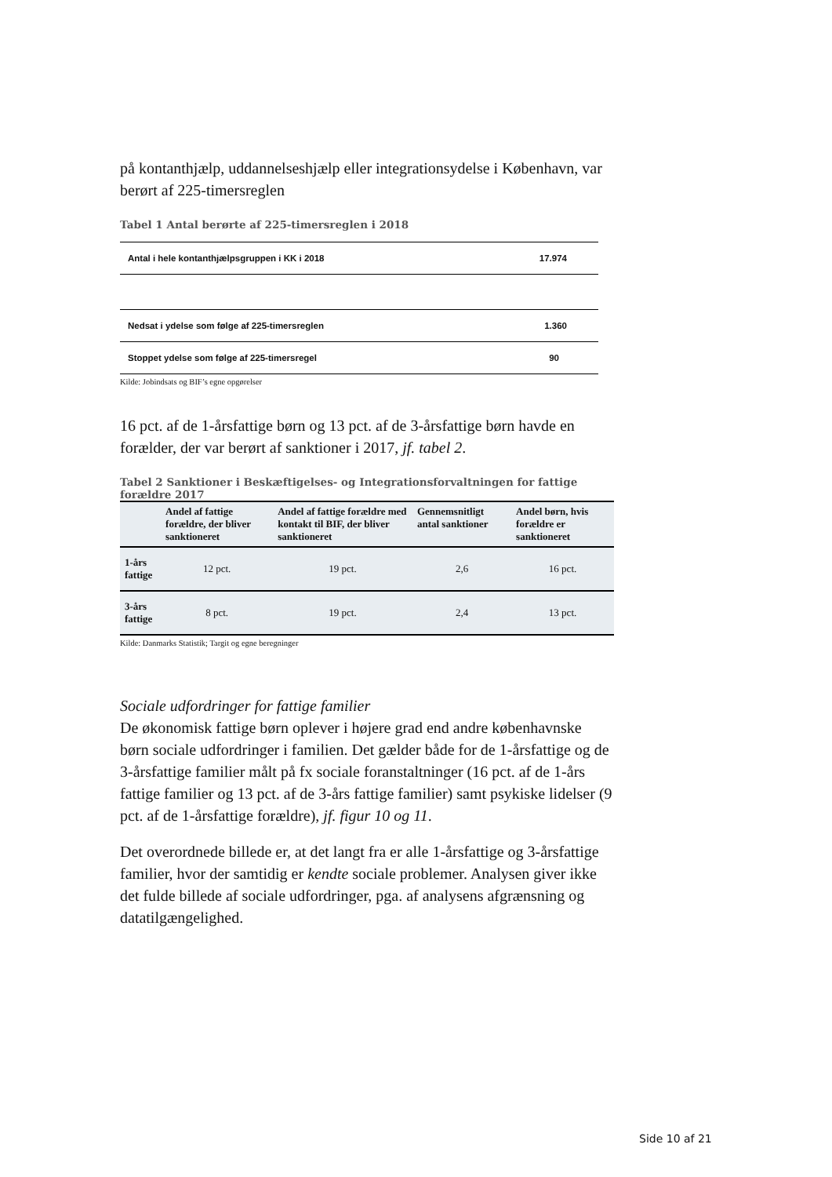på kontanthjælp, uddannelseshjælp eller integrationsydelse i København, var berørt af 225-timersreglen
Tabel 1 Antal berørte af 225-timersreglen i 2018
| Antal i hele kontanthjælpsgruppen i KK i 2018 | 17.974 |
| Nedsat i ydelse som følge af 225-timersreglen | 1.360 |
| Stoppet ydelse som følge af 225-timersregel | 90 |
Kilde: Jobindsats og BIF’s egne opgørelser
16 pct. af de 1-årsfattige børn og 13 pct. af de 3-årsfattige børn havde en forælder, der var berørt af sanktioner i 2017, jf. tabel 2.
Tabel 2 Sanktioner i Beskæftigelses- og Integrationsforvaltningen for fattige forældre 2017
| | Andel af fattige forældre, der bliver sanktioneret | Andel af fattige forældre med kontakt til BIF, der bliver sanktioneret | Gennemsnitligt antal sanktioner | Andel børn, hvis forældre er sanktioneret |
| --- | --- | --- | --- | --- |
| 1-års fattige | 12 pct. | 19 pct. | 2,6 | 16 pct. |
| 3-års fattige | 8 pct. | 19 pct. | 2,4 | 13 pct. |
Kilde: Danmarks Statistik; Targit og egne beregninger
Sociale udfordringer for fattige familier
De økonomisk fattige børn oplever i højere grad end andre københavnske børn sociale udfordringer i familien. Det gælder både for de 1-årsfattige og de 3-årsfattige familier målt på fx sociale foranstaltninger (16 pct. af de 1-års fattige familier og 13 pct. af de 3-års fattige familier) samt psykiske lidelser (9 pct. af de 1-årsfattige forældre), jf. figur 10 og 11.
Det overordnede billede er, at det langt fra er alle 1-årsfattige og 3-årsfattige familier, hvor der samtidig er kendte sociale problemer. Analysen giver ikke det fulde billede af sociale udfordringer, pga. af analysens afgrænsning og datatilgængelighed.
Side 10 af 21